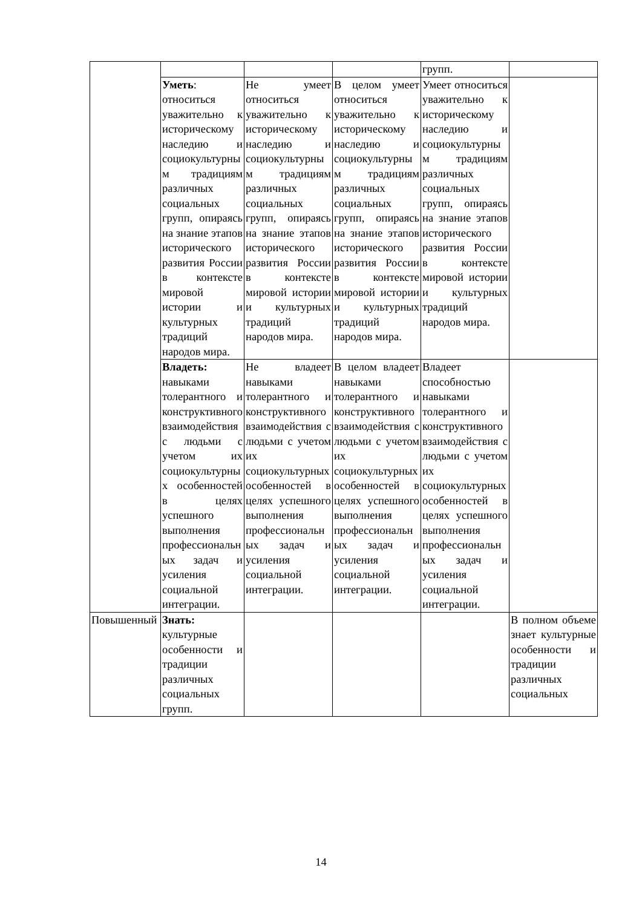| | | | | групп. | |
| | Уметь : относиться уважительно к историческому наследию и социокультурным традициям различных социальных групп, опираясь на знание этапов исторического развития России в контексте мировой истории и культурных традиций народов мира. | Не умеет относиться уважительно к историческому наследию и социокультурным традициям различных социальных групп, опираясь на знание этапов исторического развития России в контексте мировой истории и культурных традиций народов мира. | В целом умеет относиться уважительно к историческому наследию и социокультурным традициям различных социальных групп, опираясь на знание этапов исторического развития России в контексте мировой истории и культурных традиций народов мира. | Умеет относиться уважительно к историческому наследию и социокультурным традициям различных социальных групп, опираясь на знание этапов исторического развития России в контексте мировой истории и культурных традиций народов мира. | |
| | Владеть: навыками толерантного и конструктивного взаимодействия с людьми с учетом их социокультурных особенностей в целях успешного выполнения профессиональных задач и усиления социальной интеграции. | Не владеет навыками толерантного и конструктивного взаимодействия с людьми с учетом их социокультурных особенностей в целях успешного выполнения профессиональных задач и усиления социальной интеграции. | В целом владеет навыками толерантного и конструктивного взаимодействия с людьми с учетом их социокультурных особенностей в целях успешного выполнения профессиональных задач и усиления социальной интеграции. | Владеет способностью навыками толерантного и конструктивного взаимодействия с людьми с учетом их социокультурных особенностей в целях успешного выполнения профессиональных задач и усиления социальной интеграции. | |
| Повышенный | Знать: культурные особенности и традиции различных социальных групп. | | | | В полном объеме знает культурные особенности и традиции различных социальных |
14